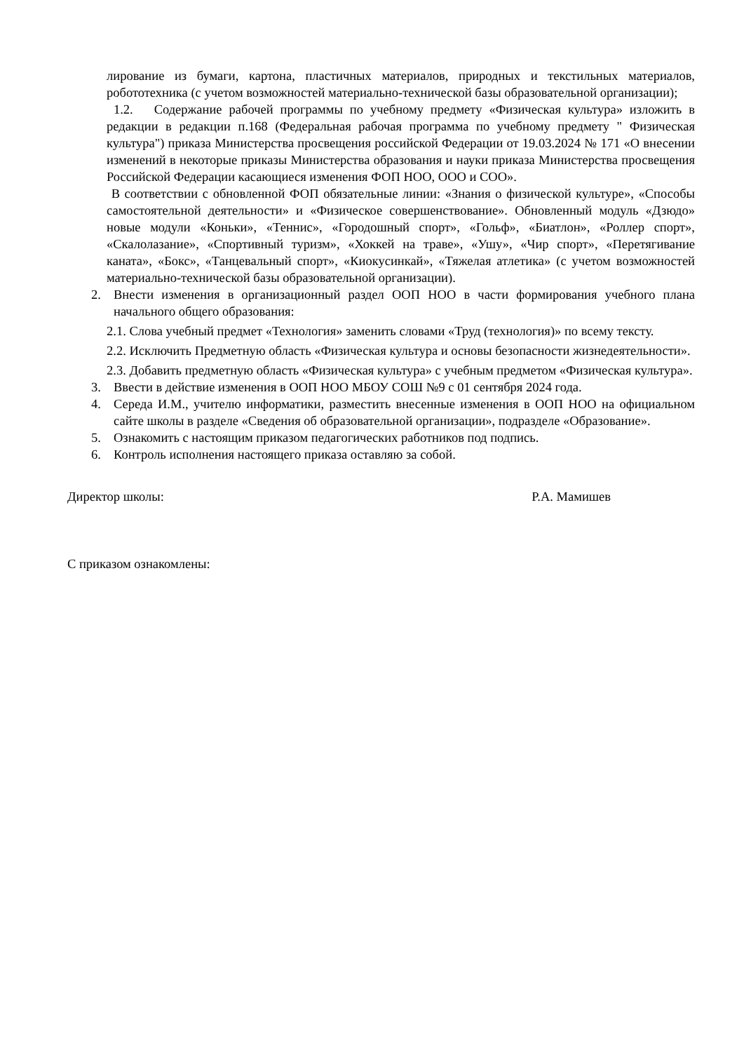лирование из бумаги, картона, пластичных материалов, природных и текстильных материалов, робототехника (с учетом возможностей материально-технической базы образовательной организации);
1.2. Содержание рабочей программы по учебному предмету «Физическая культура» изложить в редакции в редакции п.168 (Федеральная рабочая программа по учебному предмету " Физическая культура") приказа Министерства просвещения российской Федерации от 19.03.2024 № 171 «О внесении изменений в некоторые приказы Министерства образования и науки приказа Министерства просвещения Российской Федерации касающиеся изменения ФОП НОО, ООО и СОО».
В соответствии с обновленной ФОП обязательные линии: «Знания о физической культуре», «Способы самостоятельной деятельности» и «Физическое совершенствование». Обновленный модуль «Дзюдо» новые модули «Коньки», «Теннис», «Городошный спорт», «Гольф», «Биатлон», «Роллер спорт», «Скалолазание», «Спортивный туризм», «Хоккей на траве», «Ушу», «Чир спорт», «Перетягивание каната», «Бокс», «Танцевальный спорт», «Киокусинкай», «Тяжелая атлетика» (с учетом возможностей материально-технической базы образовательной организации).
2. Внести изменения в организационный раздел ООП НОО в части формирования учебного плана начального общего образования:
2.1. Слова учебный предмет «Технология» заменить словами «Труд (технология)» по всему тексту.
2.2. Исключить Предметную область «Физическая культура и основы безопасности жизнедеятельности».
2.3. Добавить предметную область «Физическая культура» с учебным предметом «Физическая культура».
3. Ввести в действие изменения в ООП НОО МБОУ СОШ №9 с 01 сентября 2024 года.
4. Середа И.М., учителю информатики, разместить внесенные изменения в ООП НОО на официальном сайте школы в разделе «Сведения об образовательной организации», подразделе «Образование».
5. Ознакомить с настоящим приказом педагогических работников под подпись.
6. Контроль исполнения настоящего приказа оставляю за собой.
Директор школы: Р.А. Мамишев
С приказом ознакомлены: